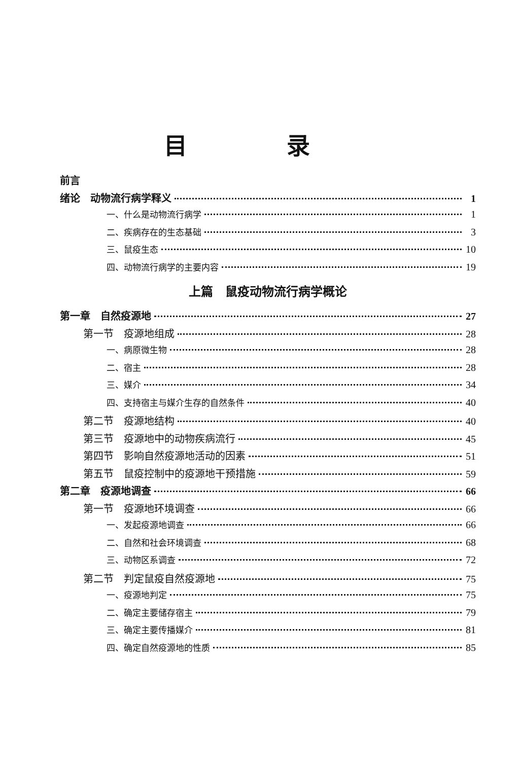目 录
前言
绪论　动物流行病学释义 1
一、什么是动物流行病学 1
二、疾病存在的生态基础 3
三、鼠疫生态 10
四、动物流行病学的主要内容 19
上篇　鼠疫动物流行病学概论
第一章　自然疫源地 27
第一节　疫源地组成 28
一、病原微生物 28
二、宿主 28
三、媒介 34
四、支持宿主与媒介生存的自然条件 40
第二节　疫源地结构 40
第三节　疫源地中的动物疾病流行 45
第四节　影响自然疫源地活动的因素 51
第五节　鼠疫控制中的疫源地干预措施 59
第二章　疫源地调查 66
第一节　疫源地环境调查 66
一、发起疫源地调查 66
二、自然和社会环境调查 68
三、动物区系调查 72
第二节　判定鼠疫自然疫源地 75
一、疫源地判定 75
二、确定主要储存宿主 79
三、确定主要传播媒介 81
四、确定自然疫源地的性质 85